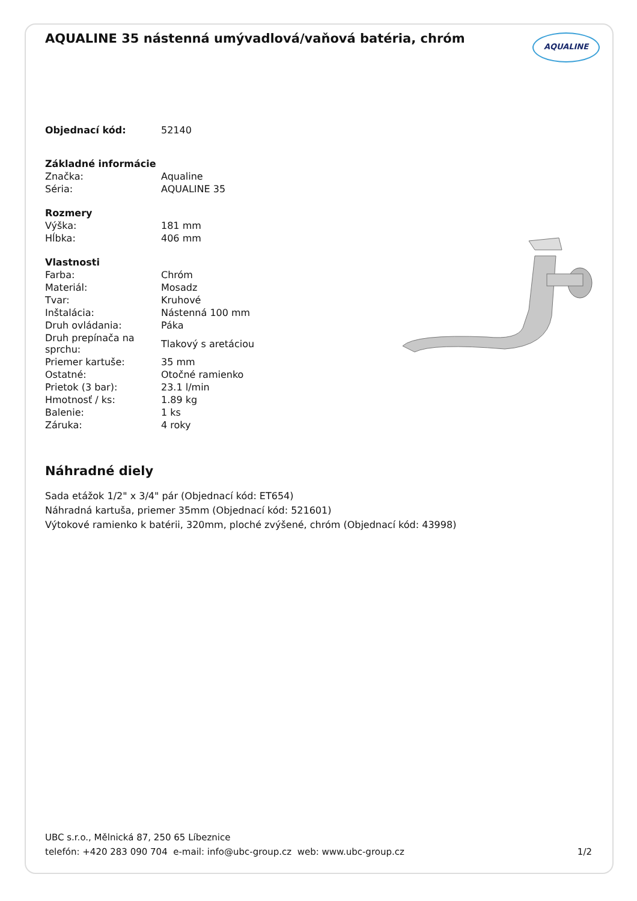AQUALINE 35 nástenná umývadlová/vaňová batéria, chróm
AQUALINE
| Objednací kód: | 52140 |
| Základné informácie | |
| Značka: | Aqualine |
| Séria: | AQUALINE 35 |
| Rozmery | |
| Výška: | 181 mm |
| Hĺbka: | 406 mm |
| Vlastnosti | |
| Farba: | Chróm |
| Materiál: | Mosadz |
| Tvar: | Kruhové |
| Inštalácia: | Nástenná 100 mm |
| Druh ovládania: | Páka |
| Druh prepínača na sprchu: | Tlakový s aretáciou |
| Priemer kartuše: | 35 mm |
| Ostatné: | Otočné ramienko |
| Prietok (3 bar): | 23.1 l/min |
| Hmotnosť / ks: | 1.89 kg |
| Balenie: | 1 ks |
| Záruka: | 4 roky |
Náhradné diely
Sada etážok 1/2" x 3/4" pár (Objednací kód: ET654)
Náhradná kartuša, priemer 35mm (Objednací kód: 521601)
Výtokové ramienko k batérii, 320mm, ploché zvýšené, chróm (Objednací kód: 43998)
UBC s.r.o., Mělnická 87, 250 65 Líbeznice
1/2 telefón: +420 283 090 704 e-mail: info@ubc-group.cz web: www.ubc-group.cz